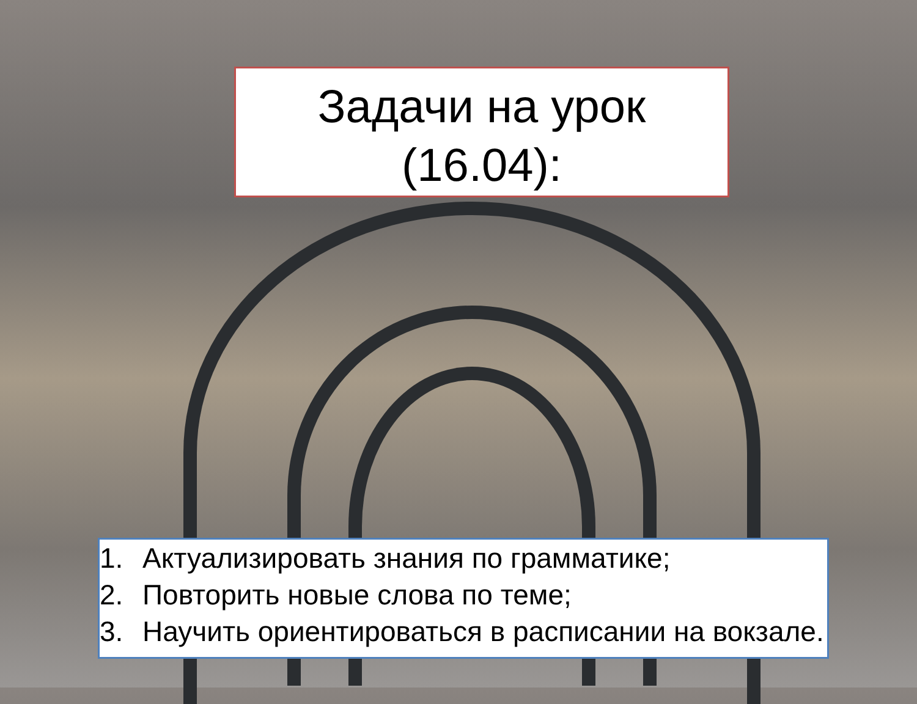Задачи на урок
(16.04):
1. Актуализировать знания по грамматике;
2. Повторить новые слова по теме;
3. Научить ориентироваться в расписании на вокзале.